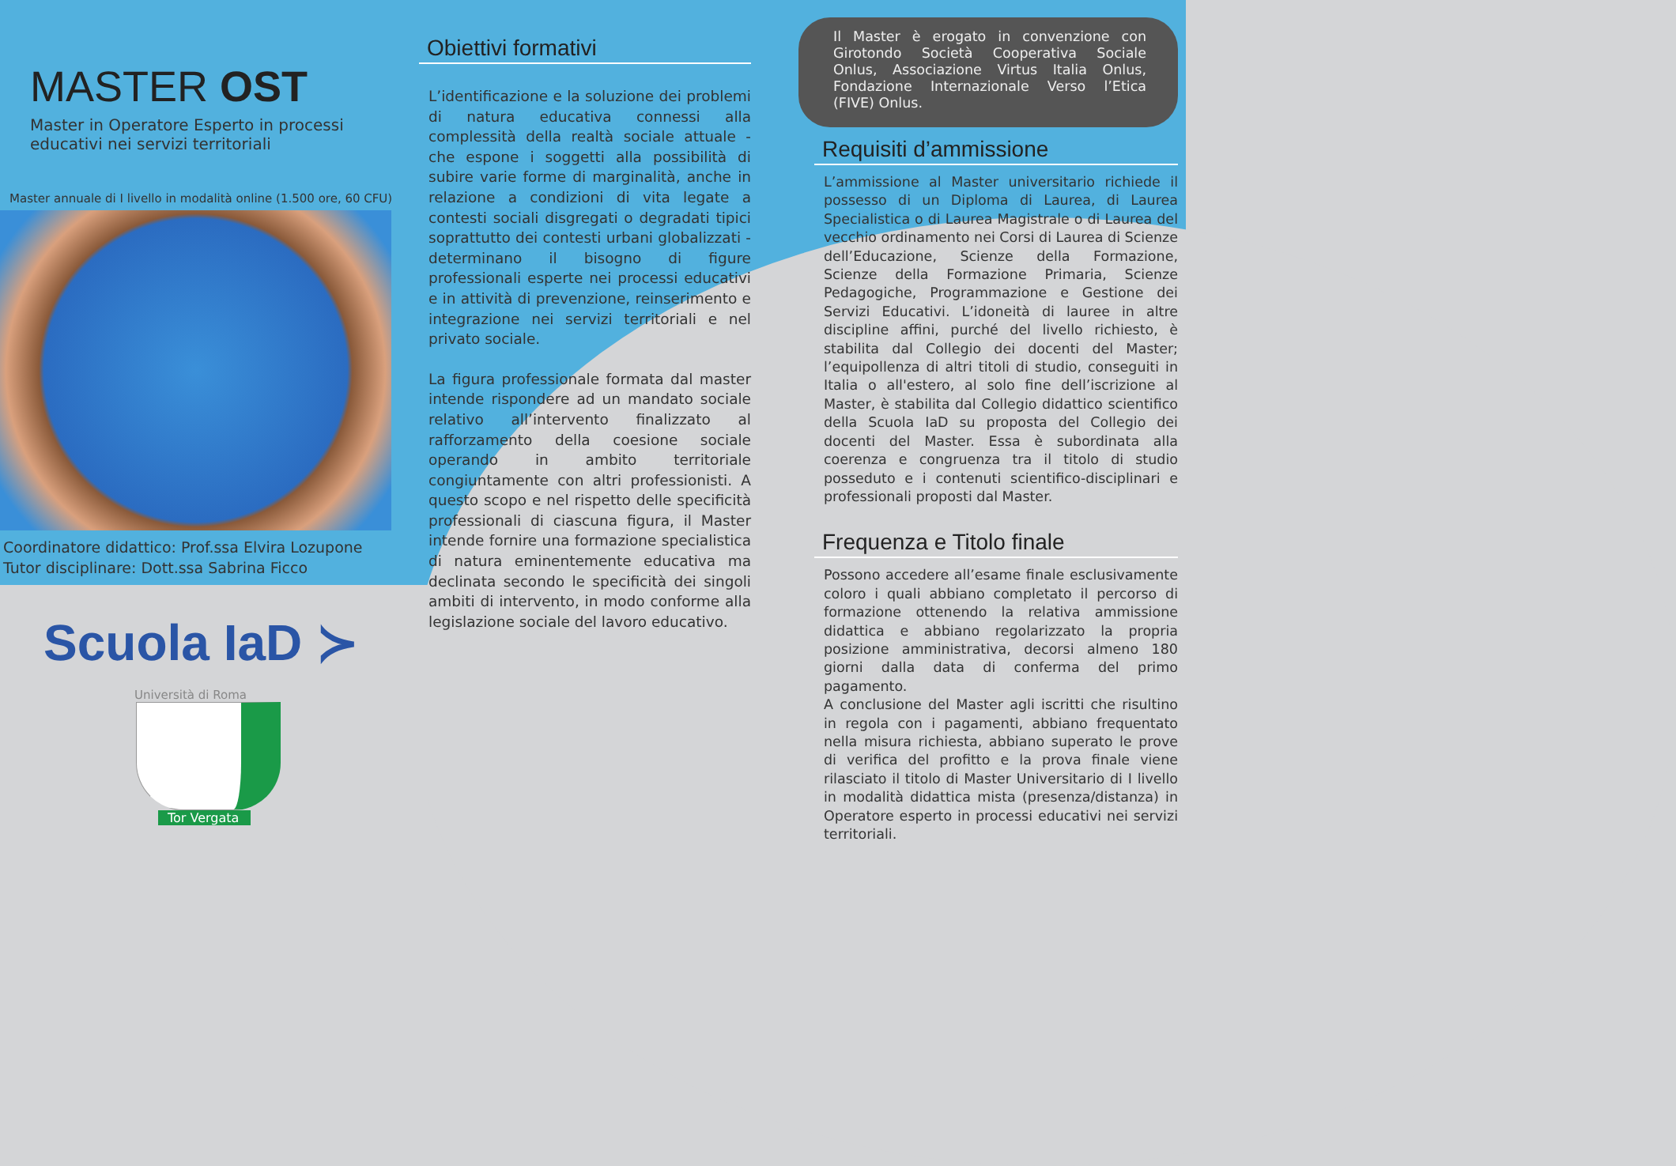MASTER OST
Master in Operatore Esperto in processi
educativi nei servizi territoriali
Master annuale di I livello in modalità online (1.500 ore, 60 CFU)
Coordinatore didattico: Prof.ssa Elvira Lozupone
Tutor disciplinare: Dott.ssa Sabrina Ficco
Scuola IaD ≻
Università di Roma
Tor Vergata
Obiettivi formativi
L’identificazione e la soluzione dei problemi di natura educativa connessi alla complessità della realtà sociale attuale - che espone i soggetti alla possibilità di subire varie forme di marginalità, anche in relazione a condizioni di vita legate a contesti sociali disgregati o degradati tipici soprattutto dei contesti urbani globalizzati - determinano il bisogno di figure professionali esperte nei processi educativi e in attività di prevenzione, reinserimento e integrazione nei servizi territoriali e nel privato sociale.
La figura professionale formata dal master intende rispondere ad un mandato sociale relativo all’intervento finalizzato al rafforzamento della coesione sociale operando in ambito territoriale congiuntamente con altri professionisti. A questo scopo e nel rispetto delle specificità professionali di ciascuna figura, il Master intende fornire una formazione specialistica di natura eminentemente educativa ma declinata secondo le specificità dei singoli ambiti di intervento, in modo conforme alla legislazione sociale del lavoro educativo.
Il Master è erogato in convenzione con Girotondo Società Cooperativa Sociale Onlus, Associazione Virtus Italia Onlus, Fondazione Internazionale Verso l’Etica (FIVE) Onlus.
Requisiti d’ammissione
L’ammissione al Master universitario richiede il possesso di un Diploma di Laurea, di Laurea Specialistica o di Laurea Magistrale o di Laurea del vecchio ordinamento nei Corsi di Laurea di Scienze dell’Educazione, Scienze della Formazione, Scienze della Formazione Primaria, Scienze Pedagogiche, Programmazione e Gestione dei Servizi Educativi. L’idoneità di lauree in altre discipline affini, purché del livello richiesto, è stabilita dal Collegio dei docenti del Master; l’equipollenza di altri titoli di studio, conseguiti in Italia o all'estero, al solo fine dell’iscrizione al Master, è stabilita dal Collegio didattico scientifico della Scuola IaD su proposta del Collegio dei docenti del Master. Essa è subordinata alla coerenza e congruenza tra il titolo di studio posseduto e i contenuti scientifico-disciplinari e professionali proposti dal Master.
Frequenza e Titolo finale
Possono accedere all’esame finale esclusivamente coloro i quali abbiano completato il percorso di formazione ottenendo la relativa ammissione didattica e abbiano regolarizzato la propria posizione amministrativa, decorsi almeno 180 giorni dalla data di conferma del primo pagamento.
A conclusione del Master agli iscritti che risultino in regola con i pagamenti, abbiano frequentato nella misura richiesta, abbiano superato le prove di verifica del profitto e la prova finale viene rilasciato il titolo di Master Universitario di I livello in modalità didattica mista (presenza/distanza) in Operatore esperto in processi educativi nei servizi territoriali.